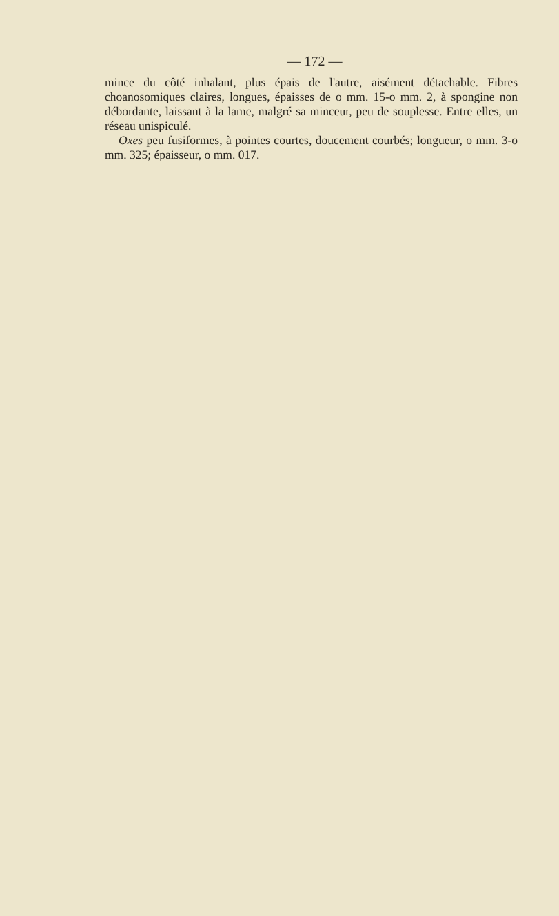— 172 —
mince du côté inhalant, plus épais de l'autre, aisément détachable. Fibres choanosomiques claires, longues, épaisses de o mm. 15-o mm. 2, à spongine non débordante, laissant à la lame, malgré sa minceur, peu de souplesse. Entre elles, un réseau unispiculé.
Oxes peu fusiformes, à pointes courtes, doucement courbés; longueur, o mm. 3-o mm. 325; épaisseur, o mm. 017.